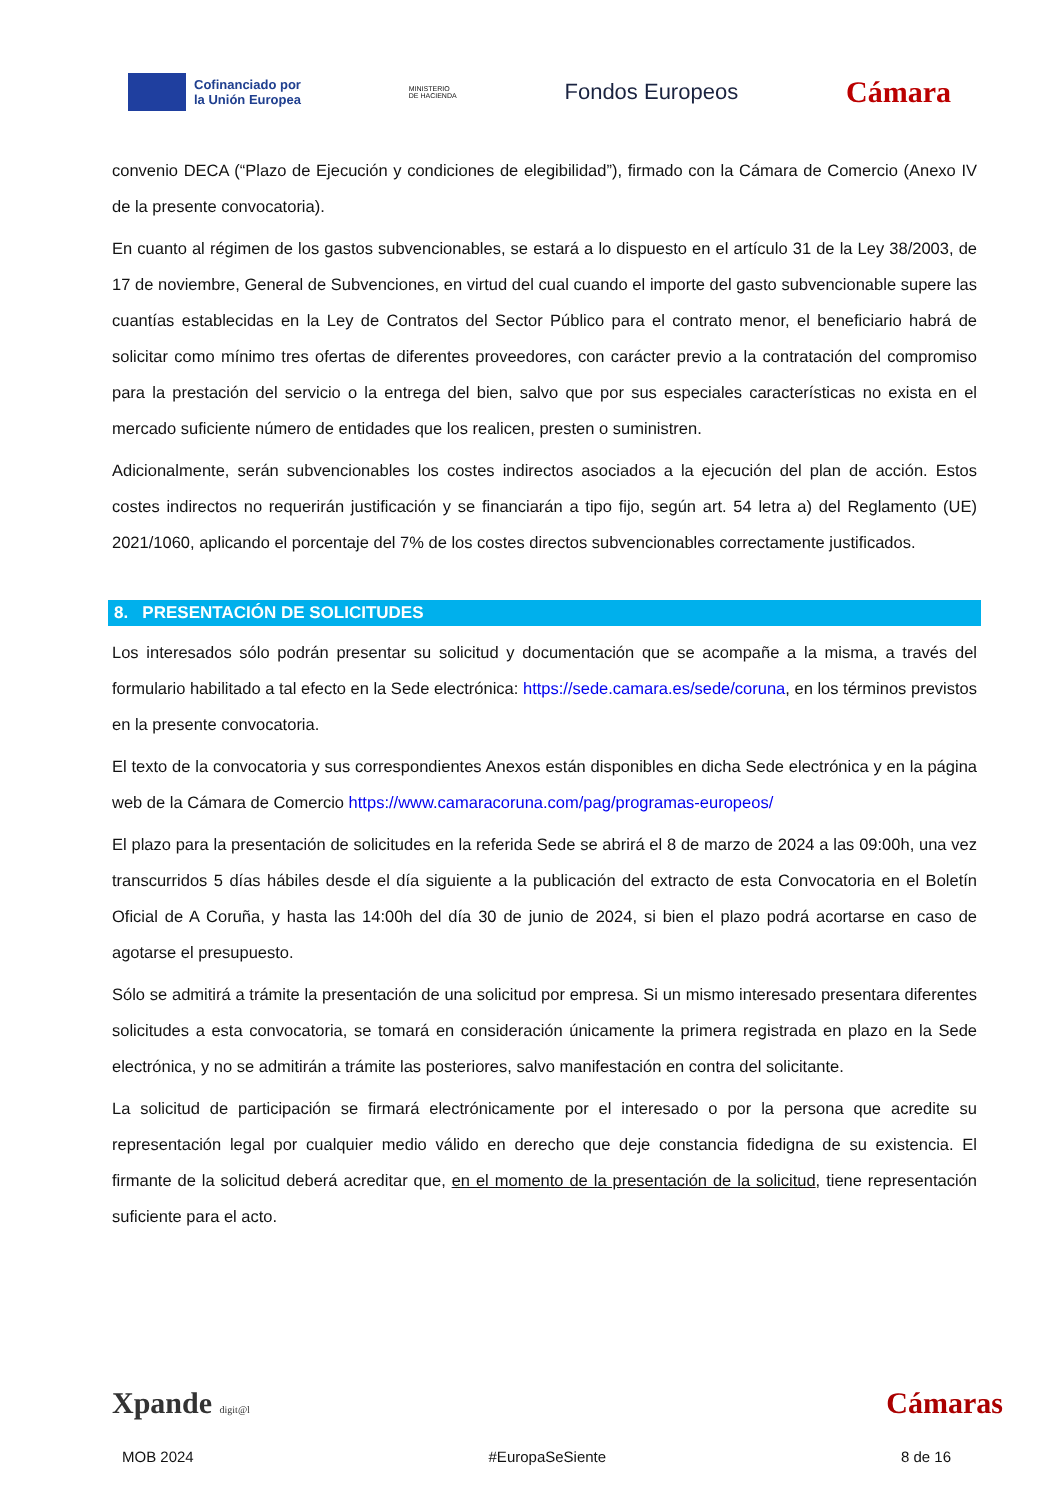Cofinanciado por
la Unión Europea
MINISTERIO
DE HACIENDA
Fondos Europeos
Cámara
convenio DECA (“Plazo de Ejecución y condiciones de elegibilidad”), firmado con la Cámara de Comercio (Anexo IV de la presente convocatoria).
En cuanto al régimen de los gastos subvencionables, se estará a lo dispuesto en el artículo 31 de la Ley 38/2003, de 17 de noviembre, General de Subvenciones, en virtud del cual cuando el importe del gasto subvencionable supere las cuantías establecidas en la Ley de Contratos del Sector Público para el contrato menor, el beneficiario habrá de solicitar como mínimo tres ofertas de diferentes proveedores, con carácter previo a la contratación del compromiso para la prestación del servicio o la entrega del bien, salvo que por sus especiales características no exista en el mercado suficiente número de entidades que los realicen, presten o suministren.
Adicionalmente, serán subvencionables los costes indirectos asociados a la ejecución del plan de acción. Estos costes indirectos no requerirán justificación y se financiarán a tipo fijo, según art. 54 letra a) del Reglamento (UE) 2021/1060, aplicando el porcentaje del 7% de los costes directos subvencionables correctamente justificados.
8. PRESENTACIÓN DE SOLICITUDES
Los interesados sólo podrán presentar su solicitud y documentación que se acompañe a la misma, a través del formulario habilitado a tal efecto en la Sede electrónica: https://sede.camara.es/sede/coruna, en los términos previstos en la presente convocatoria.
El texto de la convocatoria y sus correspondientes Anexos están disponibles en dicha Sede electrónica y en la página web de la Cámara de Comercio https://www.camaracoruna.com/pag/programas-europeos/
El plazo para la presentación de solicitudes en la referida Sede se abrirá el 8 de marzo de 2024 a las 09:00h, una vez transcurridos 5 días hábiles desde el día siguiente a la publicación del extracto de esta Convocatoria en el Boletín Oficial de A Coruña, y hasta las 14:00h del día 30 de junio de 2024, si bien el plazo podrá acortarse en caso de agotarse el presupuesto.
Sólo se admitirá a trámite la presentación de una solicitud por empresa. Si un mismo interesado presentara diferentes solicitudes a esta convocatoria, se tomará en consideración únicamente la primera registrada en plazo en la Sede electrónica, y no se admitirán a trámite las posteriores, salvo manifestación en contra del solicitante.
La solicitud de participación se firmará electrónicamente por el interesado o por la persona que acredite su representación legal por cualquier medio válido en derecho que deje constancia fidedigna de su existencia. El firmante de la solicitud deberá acreditar que, en el momento de la presentación de la solicitud, tiene representación suficiente para el acto.
Xpande digit@l Cámaras
MOB 2024 #EuropaSeSiente 8 de 16